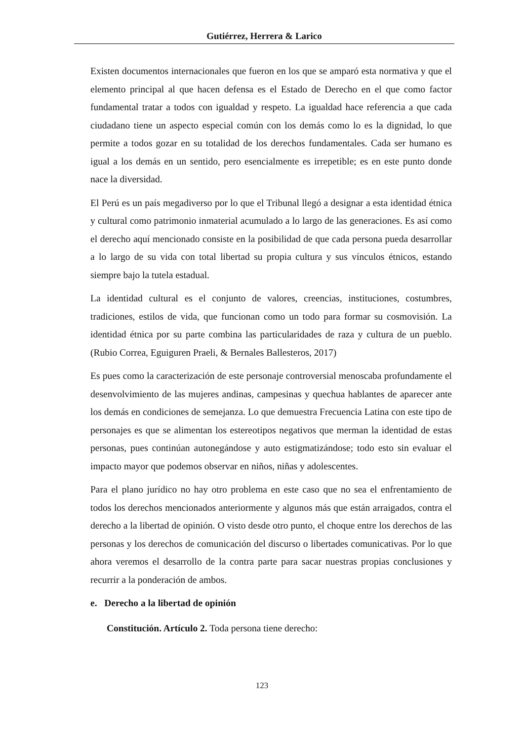Gutiérrez, Herrera & Larico
Existen documentos internacionales que fueron en los que se amparó esta normativa y que el elemento principal al que hacen defensa es el Estado de Derecho en el que como factor fundamental tratar a todos con igualdad y respeto. La igualdad hace referencia a que cada ciudadano tiene un aspecto especial común con los demás como lo es la dignidad, lo que permite a todos gozar en su totalidad de los derechos fundamentales. Cada ser humano es igual a los demás en un sentido, pero esencialmente es irrepetible; es en este punto donde nace la diversidad.
El Perú es un país megadiverso por lo que el Tribunal llegó a designar a esta identidad étnica y cultural como patrimonio inmaterial acumulado a lo largo de las generaciones. Es así como el derecho aquí mencionado consiste en la posibilidad de que cada persona pueda desarrollar a lo largo de su vida con total libertad su propia cultura y sus vínculos étnicos, estando siempre bajo la tutela estadual.
La identidad cultural es el conjunto de valores, creencias, instituciones, costumbres, tradiciones, estilos de vida, que funcionan como un todo para formar su cosmovisión. La identidad étnica por su parte combina las particularidades de raza y cultura de un pueblo. (Rubio Correa, Eguiguren Praeli, & Bernales Ballesteros, 2017)
Es pues como la caracterización de este personaje controversial menoscaba profundamente el desenvolvimiento de las mujeres andinas, campesinas y quechua hablantes de aparecer ante los demás en condiciones de semejanza. Lo que demuestra Frecuencia Latina con este tipo de personajes es que se alimentan los estereotipos negativos que merman la identidad de estas personas, pues continúan autonegándose y auto estigmatizándose; todo esto sin evaluar el impacto mayor que podemos observar en niños, niñas y adolescentes.
Para el plano jurídico no hay otro problema en este caso que no sea el enfrentamiento de todos los derechos mencionados anteriormente y algunos más que están arraigados, contra el derecho a la libertad de opinión. O visto desde otro punto, el choque entre los derechos de las personas y los derechos de comunicación del discurso o libertades comunicativas. Por lo que ahora veremos el desarrollo de la contra parte para sacar nuestras propias conclusiones y recurrir a la ponderación de ambos.
e. Derecho a la libertad de opinión
Constitución. Artículo 2. Toda persona tiene derecho:
123